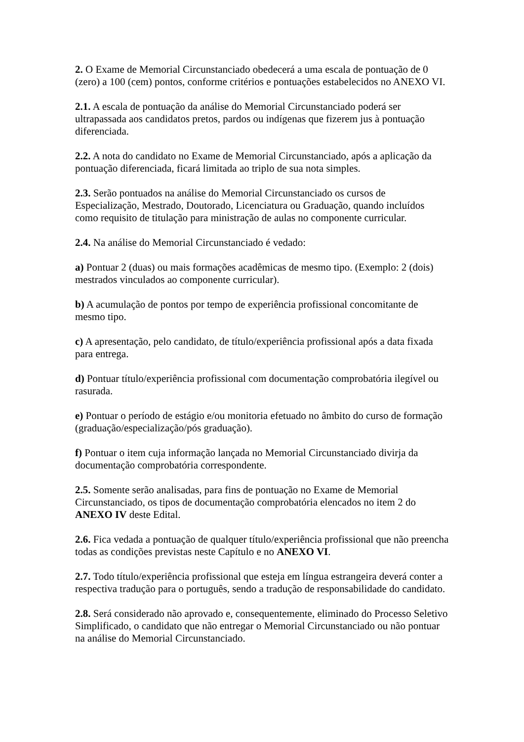2. O Exame de Memorial Circunstanciado obedecerá a uma escala de pontuação de 0 (zero) a 100 (cem) pontos, conforme critérios e pontuações estabelecidos no ANEXO VI.
2.1. A escala de pontuação da análise do Memorial Circunstanciado poderá ser ultrapassada aos candidatos pretos, pardos ou indígenas que fizerem jus à pontuação diferenciada.
2.2. A nota do candidato no Exame de Memorial Circunstanciado, após a aplicação da pontuação diferenciada, ficará limitada ao triplo de sua nota simples.
2.3. Serão pontuados na análise do Memorial Circunstanciado os cursos de Especialização, Mestrado, Doutorado, Licenciatura ou Graduação, quando incluídos como requisito de titulação para ministração de aulas no componente curricular.
2.4. Na análise do Memorial Circunstanciado é vedado:
a) Pontuar 2 (duas) ou mais formações acadêmicas de mesmo tipo. (Exemplo: 2 (dois) mestrados vinculados ao componente curricular).
b) A acumulação de pontos por tempo de experiência profissional concomitante de mesmo tipo.
c) A apresentação, pelo candidato, de título/experiência profissional após a data fixada para entrega.
d) Pontuar título/experiência profissional com documentação comprobatória ilegível ou rasurada.
e) Pontuar o período de estágio e/ou monitoria efetuado no âmbito do curso de formação (graduação/especialização/pós graduação).
f) Pontuar o item cuja informação lançada no Memorial Circunstanciado divirja da documentação comprobatória correspondente.
2.5. Somente serão analisadas, para fins de pontuação no Exame de Memorial Circunstanciado, os tipos de documentação comprobatória elencados no item 2 do ANEXO IV deste Edital.
2.6. Fica vedada a pontuação de qualquer título/experiência profissional que não preencha todas as condições previstas neste Capítulo e no ANEXO VI.
2.7. Todo título/experiência profissional que esteja em língua estrangeira deverá conter a respectiva tradução para o português, sendo a tradução de responsabilidade do candidato.
2.8. Será considerado não aprovado e, consequentemente, eliminado do Processo Seletivo Simplificado, o candidato que não entregar o Memorial Circunstanciado ou não pontuar na análise do Memorial Circunstanciado.